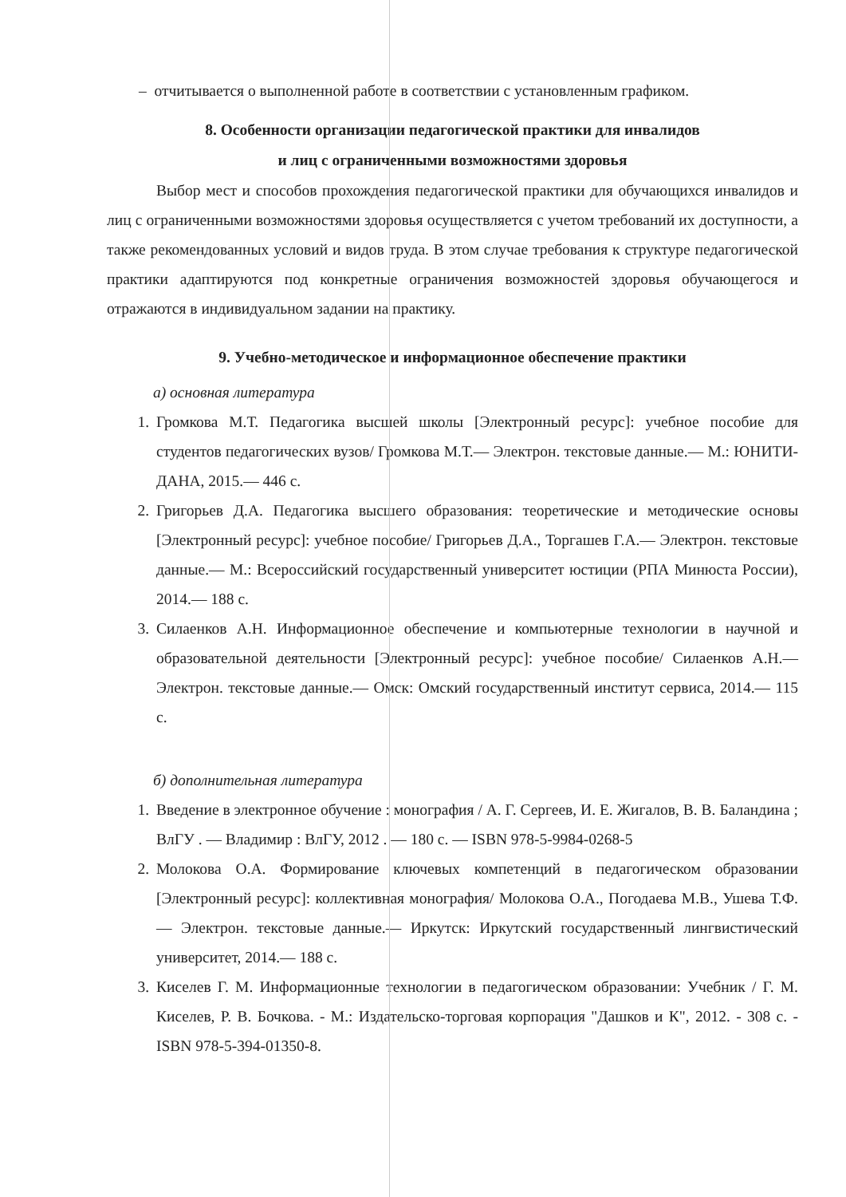– отчитывается о выполненной работе в соответствии с установленным графиком.
8. Особенности организации педагогической практики для инвалидов
и лиц с ограниченными возможностями здоровья
Выбор мест и способов прохождения педагогической практики для обучающихся инвалидов и лиц с ограниченными возможностями здоровья осуществляется с учетом требований их доступности, а также рекомендованных условий и видов труда. В этом случае требования к структуре педагогической практики адаптируются под конкретные ограничения возможностей здоровья обучающегося и отражаются в индивидуальном задании на практику.
9. Учебно-методическое и информационное обеспечение практики
а) основная литература
1. Громкова М.Т. Педагогика высшей школы [Электронный ресурс]: учебное пособие для студентов педагогических вузов/ Громкова М.Т.— Электрон. текстовые данные.— М.: ЮНИТИ-ДАНА, 2015.— 446 с.
2. Григорьев Д.А. Педагогика высшего образования: теоретические и методические основы [Электронный ресурс]: учебное пособие/ Григорьев Д.А., Торгашев Г.А.— Электрон. текстовые данные.— М.: Всероссийский государственный университет юстиции (РПА Минюста России), 2014.— 188 с.
3. Силаенков А.Н. Информационное обеспечение и компьютерные технологии в научной и образовательной деятельности [Электронный ресурс]: учебное пособие/ Силаенков А.Н.— Электрон. текстовые данные.— Омск: Омский государственный институт сервиса, 2014.— 115 с.
б) дополнительная литература
1. Введение в электронное обучение : монография / А. Г. Сергеев, И. Е. Жигалов, В. В. Баландина ; ВлГУ . — Владимир : ВлГУ, 2012 . — 180 с. — ISBN 978-5-9984-0268-5
2. Молокова О.А. Формирование ключевых компетенций в педагогическом образовании [Электронный ресурс]: коллективная монография/ Молокова О.А., Погодаева М.В., Ушева Т.Ф.— Электрон. текстовые данные.— Иркутск: Иркутский государственный лингвистический университет, 2014.— 188 с.
3. Киселев Г. М. Информационные технологии в педагогическом образовании: Учебник / Г. М. Киселев, Р. В. Бочкова. - М.: Издательско-торговая корпорация "Дашков и К", 2012. - 308 с. - ISBN 978-5-394-01350-8.